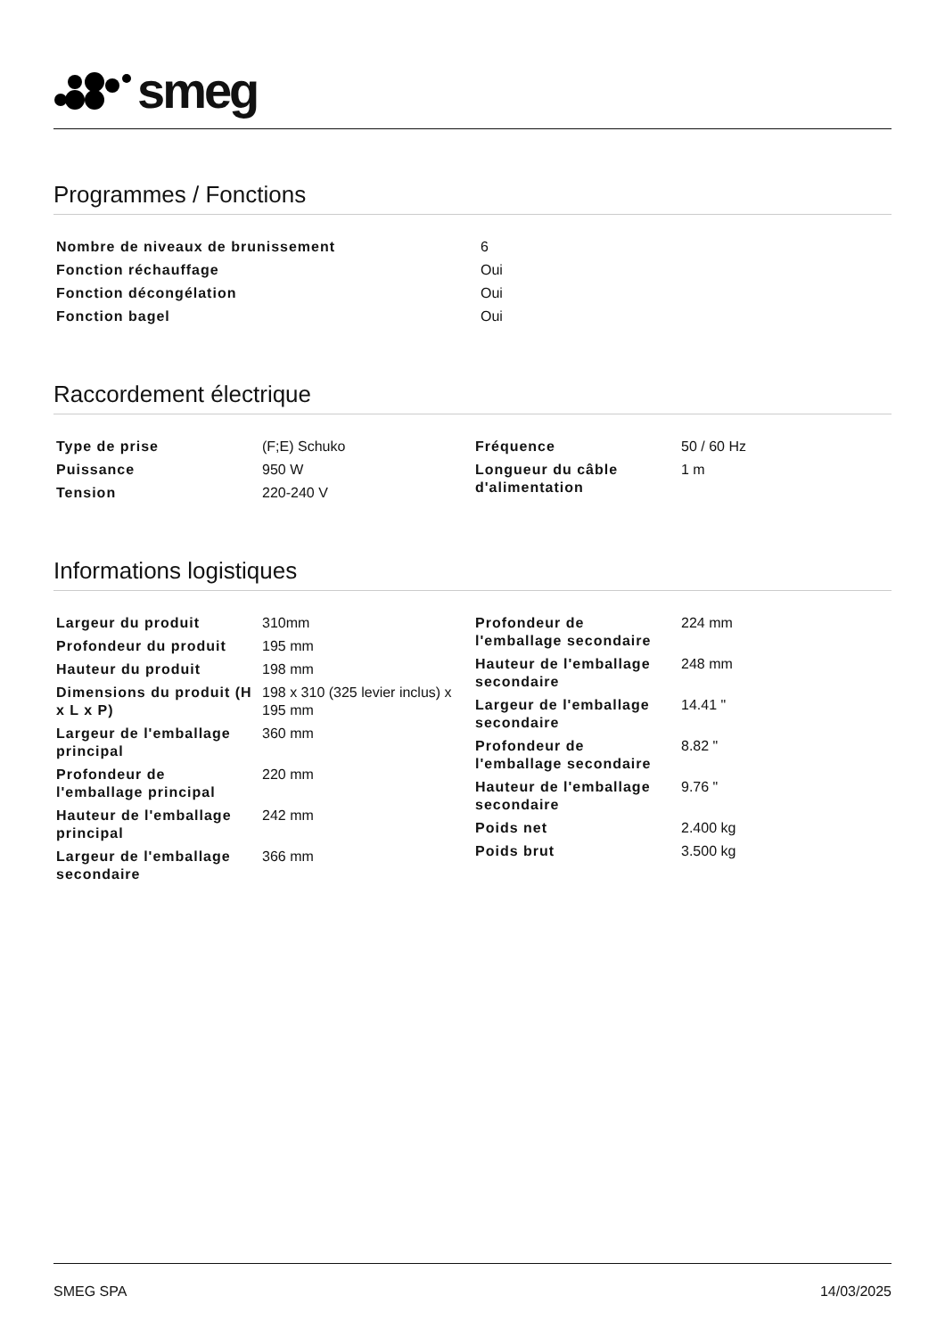smeg
Programmes / Fonctions
| Nombre de niveaux de brunissement | 6 |
| Fonction réchauffage | Oui |
| Fonction décongélation | Oui |
| Fonction bagel | Oui |
Raccordement électrique
| Type de prise | (F;E) Schuko |
| Puissance | 950 W |
| Tension | 220-240 V |
| Fréquence | 50 / 60 Hz |
| Longueur du câble d'alimentation | 1 m |
Informations logistiques
| Largeur du produit | 310mm |
| Profondeur du produit | 195 mm |
| Hauteur du produit | 198 mm |
| Dimensions du produit (H x L x P) | 198 x 310 (325 levier inclus) x 195 mm |
| Largeur de l'emballage principal | 360 mm |
| Profondeur de l'emballage principal | 220 mm |
| Hauteur de l'emballage principal | 242 mm |
| Largeur de l'emballage secondaire | 366 mm |
| Profondeur de l'emballage secondaire | 224 mm |
| Hauteur de l'emballage secondaire | 248 mm |
| Largeur de l'emballage secondaire | 14.41 " |
| Profondeur de l'emballage secondaire | 8.82 " |
| Hauteur de l'emballage secondaire | 9.76 " |
| Poids net | 2.400 kg |
| Poids brut | 3.500 kg |
SMEG SPA 14/03/2025